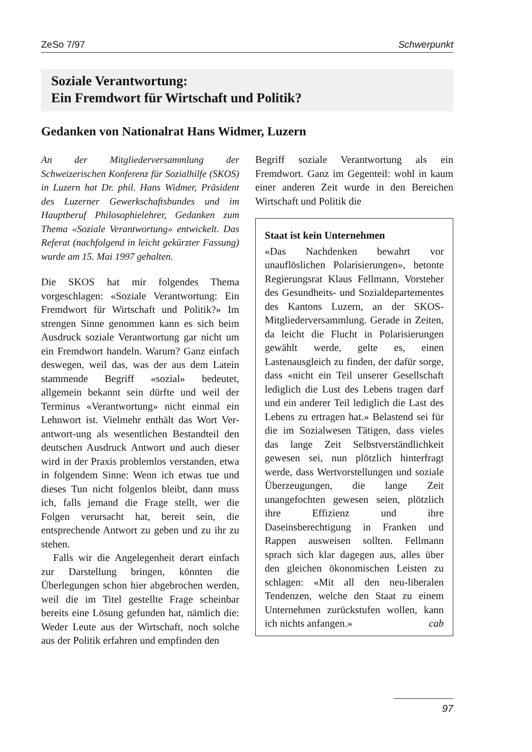ZeSo 7/97 Schwerpunkt
Soziale Verantwortung:
Ein Fremdwort für Wirtschaft und Politik?
Gedanken von Nationalrat Hans Widmer, Luzern
An der Mitgliederversammlung der Schweizerischen Konferenz für Sozialhilfe (SKOS) in Luzern hat Dr. phil. Hans Widmer, Präsident des Luzerner Gewerkschaftsbundes und im Hauptberuf Philosophielehrer, Gedanken zum Thema «Soziale Verantwortung» entwickelt. Das Referat (nachfolgend in leicht gekürzter Fassung) wurde am 15. Mai 1997 gehalten.
Die SKOS hat mir folgendes Thema vorgeschlagen: «Soziale Verantwortung: Ein Fremdwort für Wirtschaft und Politik?» Im strengen Sinne genommen kann es sich beim Ausdruck soziale Verantwortung gar nicht um ein Fremdwort handeln. Warum? Ganz einfach deswegen, weil das, was der aus dem Latein stammende Begriff «sozial» bedeutet, allgemein bekannt sein dürfte und weil der Terminus «Verantwortung» nicht einmal ein Lehnwort ist. Vielmehr enthält das Wort Ver-antwort-ung als wesentlichen Bestandteil den deutschen Ausdruck Antwort und auch dieser wird in der Praxis problemlos verstanden, etwa in folgendem Sinne: Wenn ich etwas tue und dieses Tun nicht folgenlos bleibt, dann muss ich, falls jemand die Frage stellt, wer die Folgen verursacht hat, bereit sein, die entsprechende Antwort zu geben und zu ihr zu stehen.
Falls wir die Angelegenheit derart einfach zur Darstellung bringen, könnten die Überlegungen schon hier abgebrochen werden, weil die im Titel gestellte Frage scheinbar bereits eine Lösung gefunden hat, nämlich die: Weder Leute aus der Wirtschaft, noch solche aus der Politik erfahren und empfinden den
Begriff soziale Verantwortung als ein Fremdwort. Ganz im Gegenteil: wohl in kaum einer anderen Zeit wurde in den Bereichen Wirtschaft und Politik die
Staat ist kein Unternehmen
«Das Nachdenken bewahrt vor unauflöslichen Polarisierungen», betonte Regierungsrat Klaus Fellmann, Vorsteher des Gesundheits- und Sozialdepartementes des Kantons Luzern, an der SKOS-Mitgliederversammlung. Gerade in Zeiten, da leicht die Flucht in Polarisierungen gewählt werde, gelte es, einen Lastenausgleich zu finden, der dafür sorge, dass «nicht ein Teil unserer Gesellschaft lediglich die Lust des Lebens tragen darf und ein anderer Teil lediglich die Last des Lebens zu ertragen hat.» Belastend sei für die im Sozialwesen Tätigen, dass vieles das lange Zeit Selbstverständlichkeit gewesen sei, nun plötzlich hinterfragt werde, dass Wertvorstellungen und soziale Überzeugungen, die lange Zeit unangefochten gewesen seien, plötzlich ihre Effizienz und ihre Daseinsberechtigung in Franken und Rappen ausweisen sollten. Fellmann sprach sich klar dagegen aus, alles über den gleichen ökonomischen Leisten zu schlagen: «Mit all den neu-liberalen Tendenzen, welche den Staat zu einem Unternehmen zurückstufen wollen, kann ich nichts anfangen.» cab
97